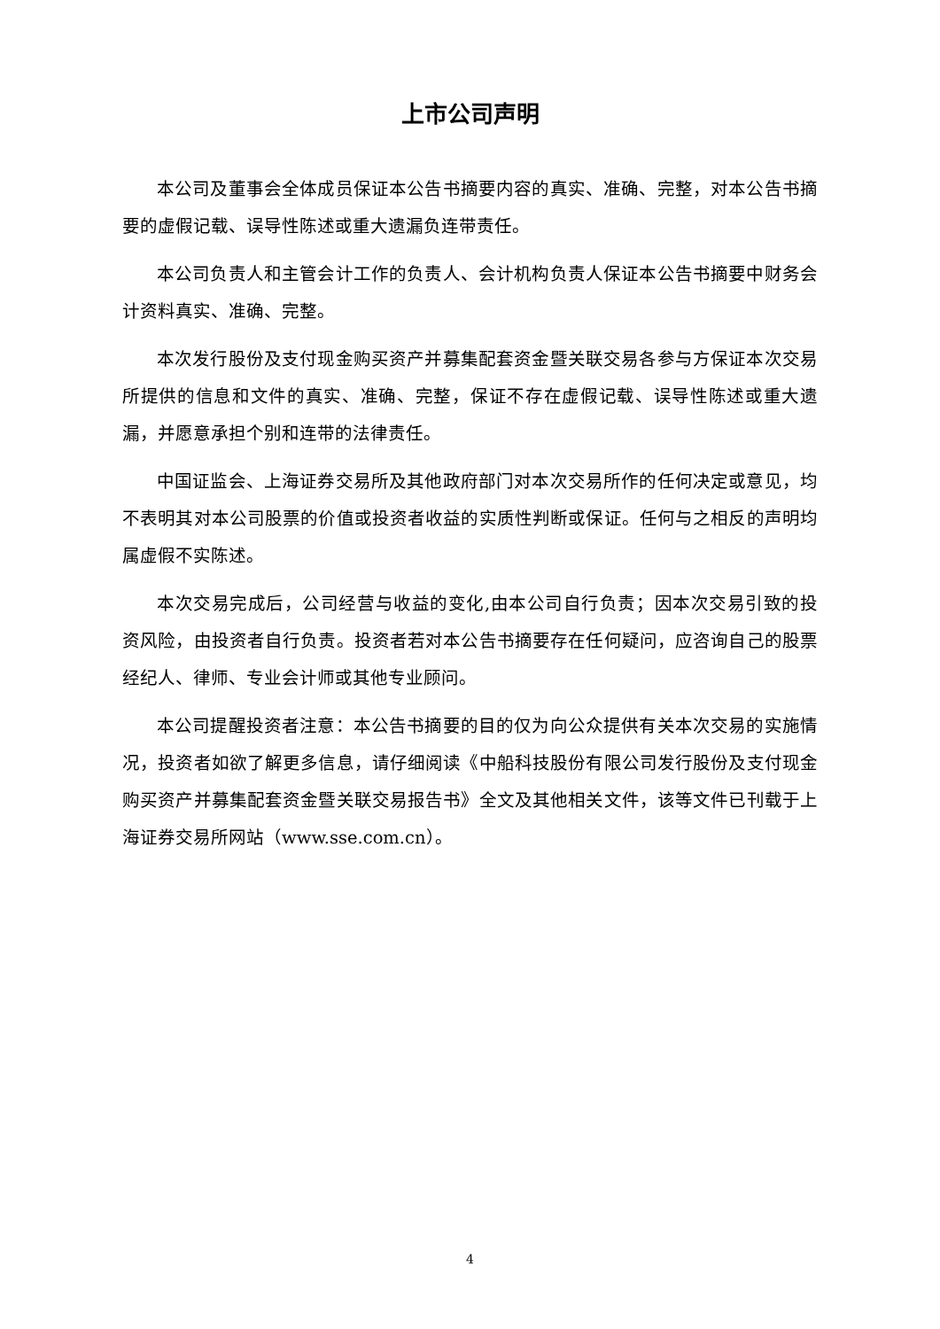上市公司声明
本公司及董事会全体成员保证本公告书摘要内容的真实、准确、完整，对本公告书摘要的虚假记载、误导性陈述或重大遗漏负连带责任。
本公司负责人和主管会计工作的负责人、会计机构负责人保证本公告书摘要中财务会计资料真实、准确、完整。
本次发行股份及支付现金购买资产并募集配套资金暨关联交易各参与方保证本次交易所提供的信息和文件的真实、准确、完整，保证不存在虚假记载、误导性陈述或重大遗漏，并愿意承担个别和连带的法律责任。
中国证监会、上海证券交易所及其他政府部门对本次交易所作的任何决定或意见，均不表明其对本公司股票的价值或投资者收益的实质性判断或保证。任何与之相反的声明均属虚假不实陈述。
本次交易完成后，公司经营与收益的变化,由本公司自行负责；因本次交易引致的投资风险，由投资者自行负责。投资者若对本公告书摘要存在任何疑问，应咨询自己的股票经纪人、律师、专业会计师或其他专业顾问。
本公司提醒投资者注意：本公告书摘要的目的仅为向公众提供有关本次交易的实施情况，投资者如欲了解更多信息，请仔细阅读《中船科技股份有限公司发行股份及支付现金购买资产并募集配套资金暨关联交易报告书》全文及其他相关文件，该等文件已刊载于上海证券交易所网站（www.sse.com.cn）。
4